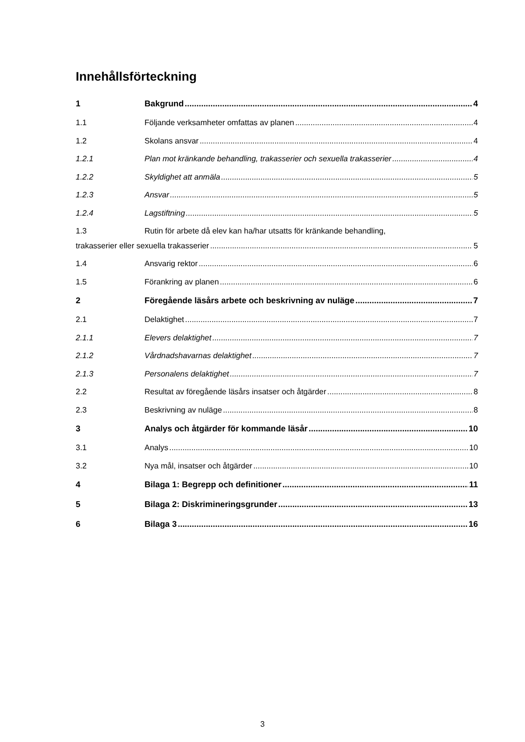Innehållsförteckning
1 Bakgrund 4
1.1 Följande verksamheter omfattas av planen 4
1.2 Skolans ansvar 4
1.2.1 Plan mot kränkande behandling, trakasserier och sexuella trakasserier 4
1.2.2 Skyldighet att anmäla 5
1.2.3 Ansvar 5
1.2.4 Lagstiftning 5
1.3 Rutin för arbete då elev kan ha/har utsatts för kränkande behandling,
trakasserier eller sexuella trakasserier 5
1.4 Ansvarig rektor 6
1.5 Förankring av planen 6
2 Föregående läsårs arbete och beskrivning av nuläge 7
2.1 Delaktighet 7
2.1.1 Elevers delaktighet 7
2.1.2 Vårdnadshavarnas delaktighet 7
2.1.3 Personalens delaktighet 7
2.2 Resultat av föregående läsårs insatser och åtgärder 8
2.3 Beskrivning av nuläge 8
3 Analys och åtgärder för kommande läsår 10
3.1 Analys 10
3.2 Nya mål, insatser och åtgärder 10
4 Bilaga 1: Begrepp och definitioner 11
5 Bilaga 2: Diskrimineringsgrunder 13
6 Bilaga 3 16
3